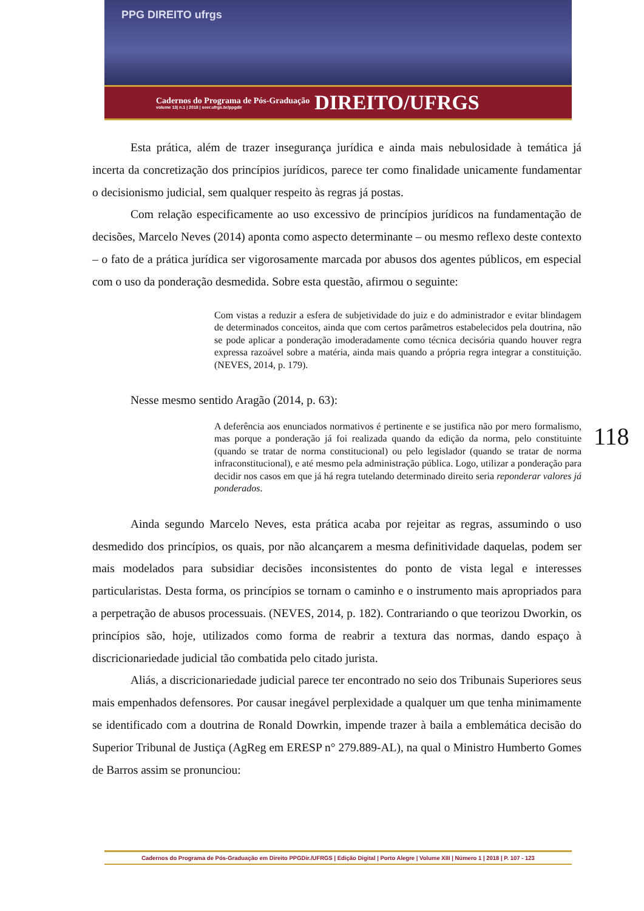PPG DIREITO ufrgs
Cadernos do Programa de Pós-Graduação
volume 13| n.1 | 2018 | seer.ufrgs.br/ppgdir
DIREITO/UFRGS
Esta prática, além de trazer insegurança jurídica e ainda mais nebulosidade à temática já incerta da concretização dos princípios jurídicos, parece ter como finalidade unicamente fundamentar o decisionismo judicial, sem qualquer respeito às regras já postas.
Com relação especificamente ao uso excessivo de princípios jurídicos na fundamentação de decisões, Marcelo Neves (2014) aponta como aspecto determinante – ou mesmo reflexo deste contexto – o fato de a prática jurídica ser vigorosamente marcada por abusos dos agentes públicos, em especial com o uso da ponderação desmedida. Sobre esta questão, afirmou o seguinte:
Com vistas a reduzir a esfera de subjetividade do juiz e do administrador e evitar blindagem de determinados conceitos, ainda que com certos parâmetros estabelecidos pela doutrina, não se pode aplicar a ponderação imoderadamente como técnica decisória quando houver regra expressa razoável sobre a matéria, ainda mais quando a própria regra integrar a constituição. (NEVES, 2014, p. 179).
Nesse mesmo sentido Aragão (2014, p. 63):
A deferência aos enunciados normativos é pertinente e se justifica não por mero formalismo, mas porque a ponderação já foi realizada quando da edição da norma, pelo constituinte (quando se tratar de norma constitucional) ou pelo legislador (quando se tratar de norma infraconstitucional), e até mesmo pela administração pública. Logo, utilizar a ponderação para decidir nos casos em que já há regra tutelando determinado direito seria reponderar valores já ponderados.
Ainda segundo Marcelo Neves, esta prática acaba por rejeitar as regras, assumindo o uso desmedido dos princípios, os quais, por não alcançarem a mesma definitividade daquelas, podem ser mais modelados para subsidiar decisões inconsistentes do ponto de vista legal e interesses particularistas. Desta forma, os princípios se tornam o caminho e o instrumento mais apropriados para a perpetração de abusos processuais. (NEVES, 2014, p. 182). Contrariando o que teorizou Dworkin, os princípios são, hoje, utilizados como forma de reabrir a textura das normas, dando espaço à discricionariedade judicial tão combatida pelo citado jurista.
Aliás, a discricionariedade judicial parece ter encontrado no seio dos Tribunais Superiores seus mais empenhados defensores. Por causar inegável perplexidade a qualquer um que tenha minimamente se identificado com a doutrina de Ronald Dowrkin, impende trazer à baila a emblemática decisão do Superior Tribunal de Justiça (AgReg em ERESP n° 279.889-AL), na qual o Ministro Humberto Gomes de Barros assim se pronunciou:
118
Cadernos do Programa de Pós-Graduação em Direito PPGDir./UFRGS | Edição Digital | Porto Alegre | Volume XIII | Número 1 | 2018 | P. 107 - 123